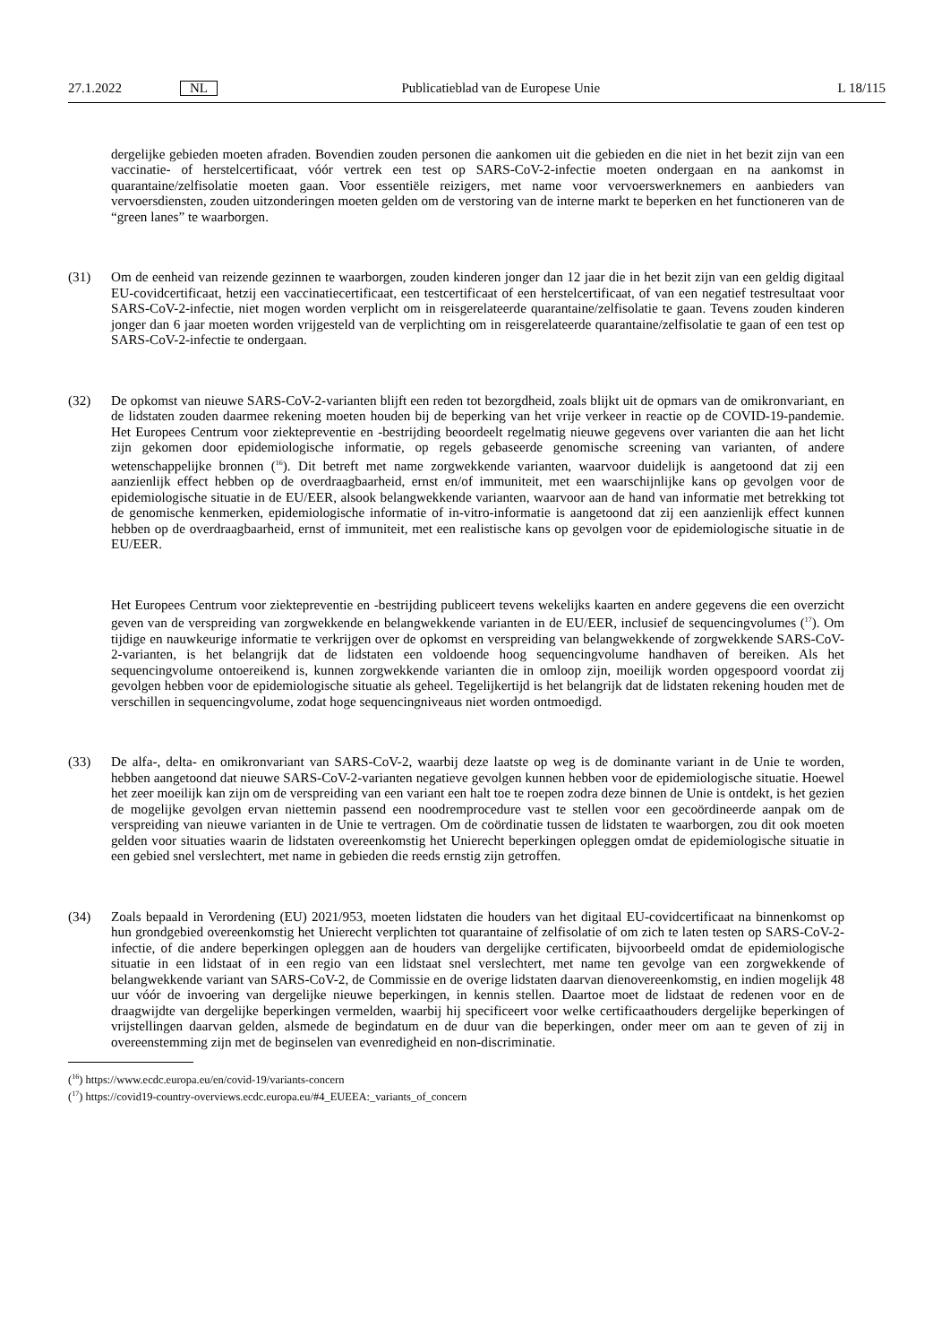27.1.2022 NL Publicatieblad van de Europese Unie L 18/115
dergelijke gebieden moeten afraden. Bovendien zouden personen die aankomen uit die gebieden en die niet in het bezit zijn van een vaccinatie- of herstelcertificaat, vóór vertrek een test op SARS-CoV-2-infectie moeten ondergaan en na aankomst in quarantaine/zelfisolatie moeten gaan. Voor essentiële reizigers, met name voor vervoerswerknemers en aanbieders van vervoersdiensten, zouden uitzonderingen moeten gelden om de verstoring van de interne markt te beperken en het functioneren van de “green lanes” te waarborgen.
(31) Om de eenheid van reizende gezinnen te waarborgen, zouden kinderen jonger dan 12 jaar die in het bezit zijn van een geldig digitaal EU-covidcertificaat, hetzij een vaccinatiecertificaat, een testcertificaat of een herstelcertificaat, of van een negatief testresultaat voor SARS-CoV-2-infectie, niet mogen worden verplicht om in reisgerelateerde quarantaine/zelfisolatie te gaan. Tevens zouden kinderen jonger dan 6 jaar moeten worden vrijgesteld van de verplichting om in reisgerelateerde quarantaine/zelfisolatie te gaan of een test op SARS-CoV-2-infectie te ondergaan.
(32) De opkomst van nieuwe SARS-CoV-2-varianten blijft een reden tot bezorgdheid, zoals blijkt uit de opmars van de omikronvariant, en de lidstaten zouden daarmee rekening moeten houden bij de beperking van het vrije verkeer in reactie op de COVID-19-pandemie. Het Europees Centrum voor ziektepreventie en -bestrijding beoordeelt regelmatig nieuwe gegevens over varianten die aan het licht zijn gekomen door epidemiologische informatie, op regels gebaseerde genomische screening van varianten, of andere wetenschappelijke bronnen (<sup>16</sup>). Dit betreft met name zorgwekkende varianten, waarvoor duidelijk is aangetoond dat zij een aanzienlijk effect hebben op de overdraagbaarheid, ernst en/of immuniteit, met een waarschijnlijke kans op gevolgen voor de epidemiologische situatie in de EU/EER, alsook belangwekkende varianten, waarvoor aan de hand van informatie met betrekking tot de genomische kenmerken, epidemiologische informatie of in-vitro-informatie is aangetoond dat zij een aanzienlijk effect kunnen hebben op de overdraagbaarheid, ernst of immuniteit, met een realistische kans op gevolgen voor de epidemiologische situatie in de EU/EER.
Het Europees Centrum voor ziektepreventie en -bestrijding publiceert tevens wekelijks kaarten en andere gegevens die een overzicht geven van de verspreiding van zorgwekkende en belangwekkende varianten in de EU/EER, inclusief de sequencingvolumes (<sup>17</sup>). Om tijdige en nauwkeurige informatie te verkrijgen over de opkomst en verspreiding van belangwekkende of zorgwekkende SARS-CoV-2-varianten, is het belangrijk dat de lidstaten een voldoende hoog sequencingvolume handhaven of bereiken. Als het sequencingvolume ontoereikend is, kunnen zorgwekkende varianten die in omloop zijn, moeilijk worden opgespoord voordat zij gevolgen hebben voor de epidemiologische situatie als geheel. Tegelijkertijd is het belangrijk dat de lidstaten rekening houden met de verschillen in sequencingvolume, zodat hoge sequencingniveaus niet worden ontmoedigd.
(33) De alfa-, delta- en omikronvariant van SARS-CoV-2, waarbij deze laatste op weg is de dominante variant in de Unie te worden, hebben aangetoond dat nieuwe SARS-CoV-2-varianten negatieve gevolgen kunnen hebben voor de epidemiologische situatie. Hoewel het zeer moeilijk kan zijn om de verspreiding van een variant een halt toe te roepen zodra deze binnen de Unie is ontdekt, is het gezien de mogelijke gevolgen ervan niettemin passend een noodremprocedure vast te stellen voor een gecoördineerde aanpak om de verspreiding van nieuwe varianten in de Unie te vertragen. Om de coördinatie tussen de lidstaten te waarborgen, zou dit ook moeten gelden voor situaties waarin de lidstaten overeenkomstig het Unierecht beperkingen opleggen omdat de epidemiologische situatie in een gebied snel verslechtert, met name in gebieden die reeds ernstig zijn getroffen.
(34) Zoals bepaald in Verordening (EU) 2021/953, moeten lidstaten die houders van het digitaal EU-covidcertificaat na binnenkomst op hun grondgebied overeenkomstig het Unierecht verplichten tot quarantaine of zelfisolatie of om zich te laten testen op SARS-CoV-2-infectie, of die andere beperkingen opleggen aan de houders van dergelijke certificaten, bijvoorbeeld omdat de epidemiologische situatie in een lidstaat of in een regio van een lidstaat snel verslechtert, met name ten gevolge van een zorgwekkende of belangwekkende variant van SARS-CoV-2, de Commissie en de overige lidstaten daarvan dienovereenkomstig, en indien mogelijk 48 uur vóór de invoering van dergelijke nieuwe beperkingen, in kennis stellen. Daartoe moet de lidstaat de redenen voor en de draagwijdte van dergelijke beperkingen vermelden, waarbij hij specificeert voor welke certificaathouders dergelijke beperkingen of vrijstellingen daarvan gelden, alsmede de begindatum en de duur van die beperkingen, onder meer om aan te geven of zij in overeenstemming zijn met de beginselen van evenredigheid en non-discriminatie.
(<sup>16</sup>) https://www.ecdc.europa.eu/en/covid-19/variants-concern
(<sup>17</sup>) https://covid19-country-overviews.ecdc.europa.eu/#4_EUEEA:_variants_of_concern